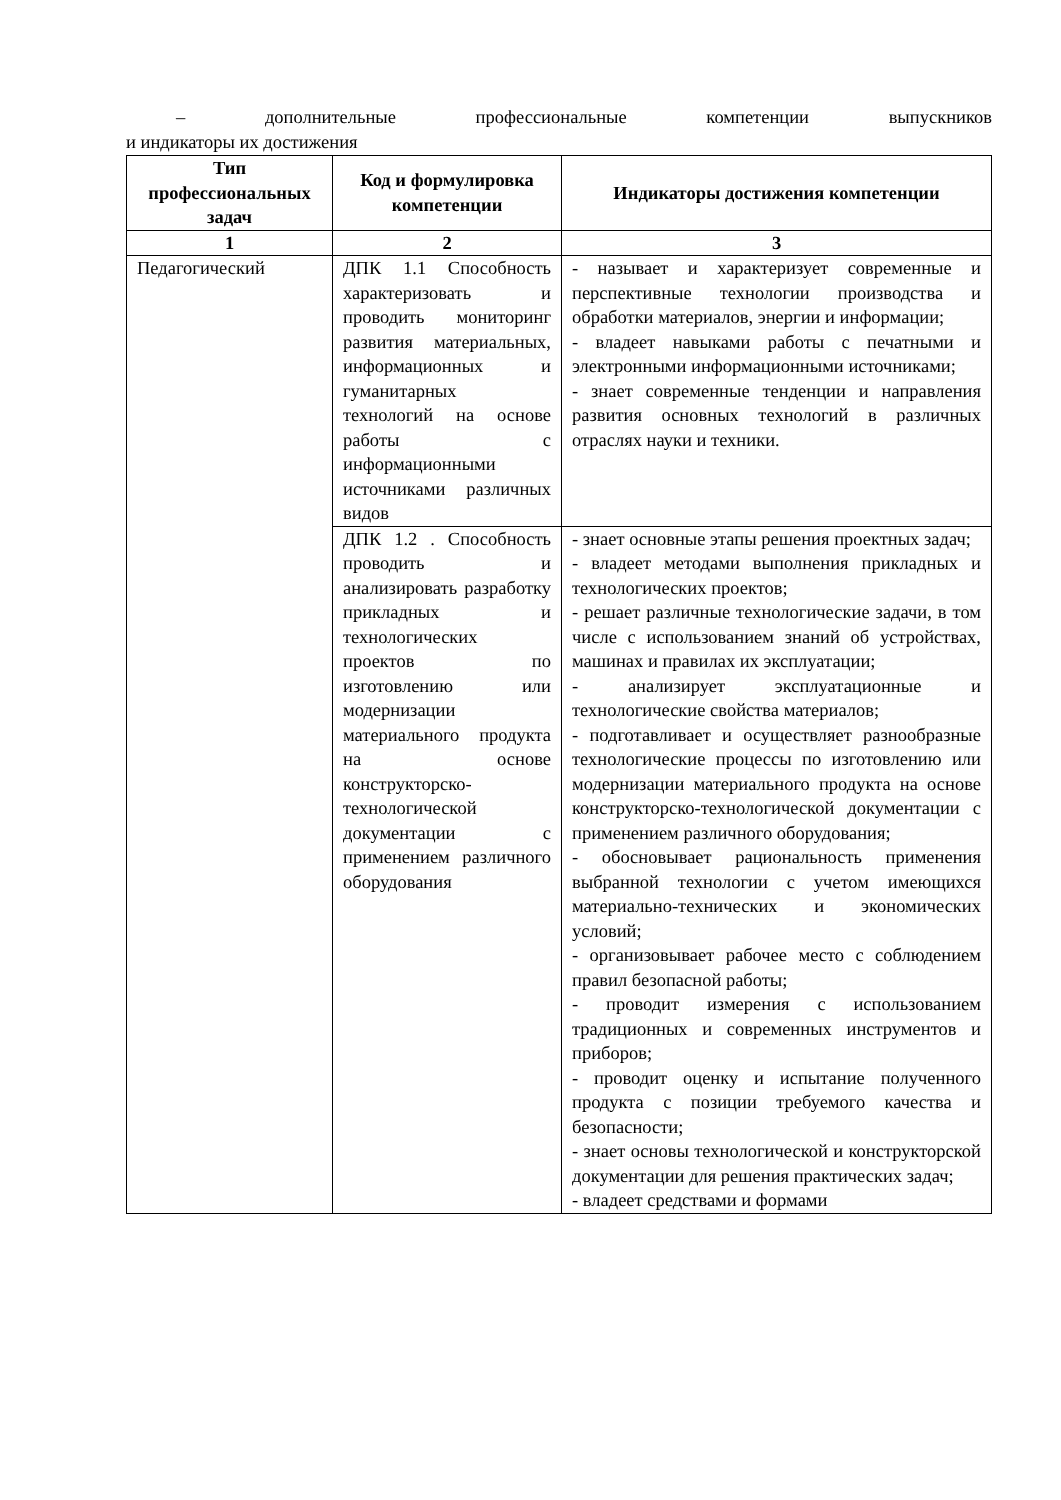– дополнительные профессиональные компетенции выпускников
и индикаторы их достижения
| Тип профессиональных задач | Код и формулировка компетенции | Индикаторы достижения компетенции |
| --- | --- | --- |
| 1 | 2 | 3 |
| Педагогический | ДПК 1.1 Способность характеризовать и проводить мониторинг развития материальных, информационных и гуманитарных технологий на основе работы с информационными источниками различных видов | - называет и характеризует современные и перспективные технологии производства и обработки материалов, энергии и информации; - владеет навыками работы с печатными и электронными информационными источниками; - знает современные тенденции и направления развития основных технологий в различных отраслях науки и техники. |
| | ДПК 1.2 . Способность проводить и анализировать разработку прикладных и технологических проектов по изготовлению или модернизации материального продукта на основе конструкторско-технологической документации с применением различного оборудования | - знает основные этапы решения проектных задач; - владеет методами выполнения прикладных и технологических проектов; - решает различные технологические задачи, в том числе с использованием знаний об устройствах, машинах и правилах их эксплуатации; - анализирует эксплуатационные и технологические свойства материалов; - подготавливает и осуществляет разнообразные технологические процессы по изготовлению или модернизации материального продукта на основе конструкторско-технологической документации с применением различного оборудования; - обосновывает рациональность применения выбранной технологии с учетом имеющихся материально-технических и экономических условий; - организовывает рабочее место с соблюдением правил безопасной работы; - проводит измерения с использованием традиционных и современных инструментов и приборов; - проводит оценку и испытание полученного продукта с позиции требуемого качества и безопасности; - знает основы технологической и конструкторской документации для решения практических задач; - владеет средствами и формами |